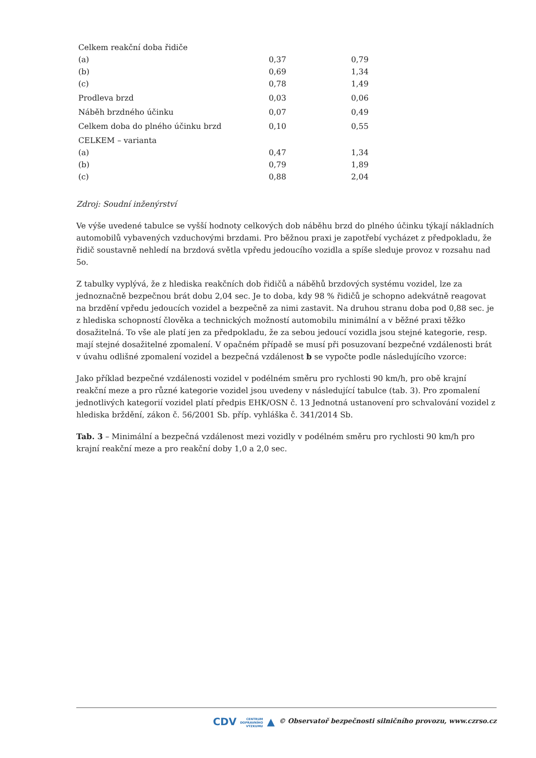| Celkem reakční doba řidiče (a) (b) (c) | 0,37 0,69 0,78 | 0,79 1,34 1,49 |
| Prodleva brzd | 0,03 | 0,06 |
| Náběh brzdného účinku | 0,07 | 0,49 |
| Celkem doba do plného účinku brzd | 0,10 | 0,55 |
| CELKEM – varianta (a) (b) (c) | 0,47 0,79 0,88 | 1,34 1,89 2,04 |
Zdroj: Soudní inženýrství
Ve výše uvedené tabulce se vyšší hodnoty celkových dob náběhu brzd do plného účinku týkají nákladních automobilů vybavených vzduchovými brzdami. Pro běžnou praxi je zapotřebí vycházet z předpokladu, že řidič soustavně nehledí na brzdová světla vpředu jedoucího vozidla a spíše sleduje provoz v rozsahu nad 5o.
Z tabulky vyplývá, že z hlediska reakčních dob řidičů a náběhů brzdových systému vozidel, lze za jednoznačně bezpečnou brát dobu 2,04 sec. Je to doba, kdy 98 % řidičů je schopno adekvátně reagovat na brzdění vpředu jedoucích vozidel a bezpečně za nimi zastavit. Na druhou stranu doba pod 0,88 sec. je z hlediska schopností člověka a technických možností automobilu minimální a v běžné praxi těžko dosažitelná. To vše ale platí jen za předpokladu, že za sebou jedoucí vozidla jsou stejné kategorie, resp. mají stejné dosažitelné zpomalení. V opačném případě se musí při posuzovaní bezpečné vzdálenosti brát v úvahu odlišné zpomalení vozidel a bezpečná vzdálenost b se vypočte podle následujícího vzorce:
Jako příklad bezpečné vzdálenosti vozidel v podélném směru pro rychlosti 90 km/h, pro obě krajní reakční meze a pro různé kategorie vozidel jsou uvedeny v následující tabulce (tab. 3). Pro zpomalení jednotlivých kategorií vozidel platí předpis EHK/OSN č. 13 Jednotná ustanovení pro schvalování vozidel z hlediska brždění, zákon č. 56/2001 Sb. příp. vyhláška č. 341/2014 Sb.
Tab. 3 – Minimální a bezpečná vzdálenost mezi vozidly v podélném směru pro rychlosti 90 km/h pro krajní reakční meze a pro reakční doby 1,0 a 2,0 sec.
CDV CENTRUM
DOPRAVNÍHO
VÝZKUMU ▲ © Observatoř bezpečnosti silničního provozu, www.czrso.cz